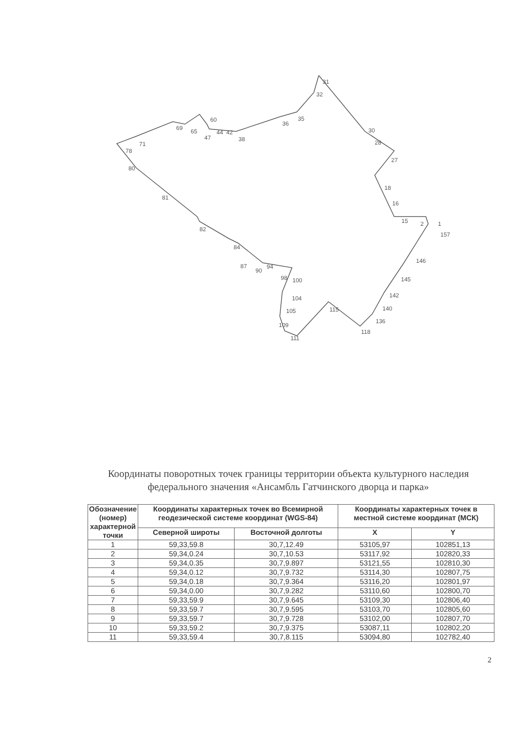31
32
35
36
60
69
65
44
42
47
38
30
28
27
71
78
80
81
82
84
18
16
15
2
1
157
146
145
142
140
136
118
115
87
90
94
98
100
104
105
109
111
Координаты поворотных точек границы территории объекта культурного наследия федерального значения «Ансамбль Гатчинского дворца и парка»
| Обозначение (номер) характерной точки | Координаты характерных точек во Всемирной геодезической системе координат (WGS-84) | | Координаты характерных точек в местной системе координат (МСК) | |
| --- | --- | --- | --- | --- |
| | Северной широты | Восточной долготы | X | Y |
| 1 | 59,33,59.8 | 30,7,12.49 | 53105,97 | 102851,13 |
| 2 | 59,34,0.24 | 30,7,10.53 | 53117,92 | 102820,33 |
| 3 | 59,34,0.35 | 30,7,9.897 | 53121,55 | 102810,30 |
| 4 | 59,34,0.12 | 30,7,9.732 | 53114,30 | 102807,75 |
| 5 | 59,34,0.18 | 30,7,9.364 | 53116,20 | 102801,97 |
| 6 | 59,34,0.00 | 30,7,9.282 | 53110,60 | 102800,70 |
| 7 | 59,33,59.9 | 30,7,9.645 | 53109,30 | 102806,40 |
| 8 | 59,33,59.7 | 30,7,9.595 | 53103,70 | 102805,60 |
| 9 | 59,33,59.7 | 30,7,9.728 | 53102,00 | 102807,70 |
| 10 | 59,33,59.2 | 30,7,9.375 | 53087,11 | 102802,20 |
| 11 | 59,33,59.4 | 30,7,8.115 | 53094,80 | 102782,40 |
2